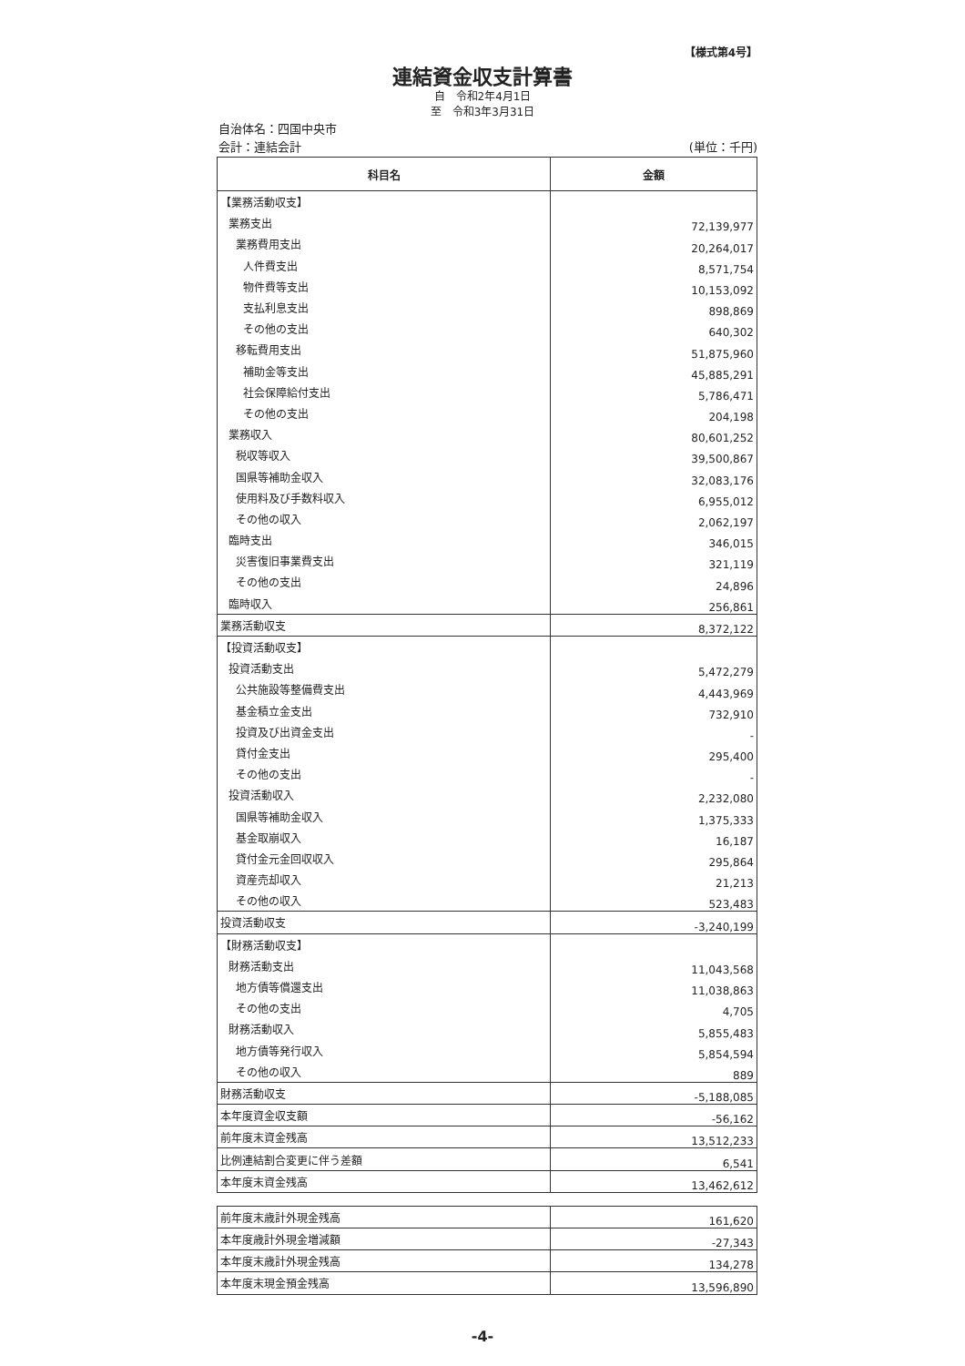【様式第4号】
連結資金収支計算書
自　令和2年4月1日
至　令和3年3月31日
自治体名：四国中央市
会計：連結会計 (単位：千円)
| 科目名 | 金額 |
| --- | --- |
| 【業務活動収支】 | |
| 業務支出 | 72,139,977 |
| 業務費用支出 | 20,264,017 |
| 人件費支出 | 8,571,754 |
| 物件費等支出 | 10,153,092 |
| 支払利息支出 | 898,869 |
| その他の支出 | 640,302 |
| 移転費用支出 | 51,875,960 |
| 補助金等支出 | 45,885,291 |
| 社会保障給付支出 | 5,786,471 |
| その他の支出 | 204,198 |
| 業務収入 | 80,601,252 |
| 税収等収入 | 39,500,867 |
| 国県等補助金収入 | 32,083,176 |
| 使用料及び手数料収入 | 6,955,012 |
| その他の収入 | 2,062,197 |
| 臨時支出 | 346,015 |
| 災害復旧事業費支出 | 321,119 |
| その他の支出 | 24,896 |
| 臨時収入 | 256,861 |
| 業務活動収支 | 8,372,122 |
| 【投資活動収支】 | |
| 投資活動支出 | 5,472,279 |
| 公共施設等整備費支出 | 4,443,969 |
| 基金積立金支出 | 732,910 |
| 投資及び出資金支出 | - |
| 貸付金支出 | 295,400 |
| その他の支出 | - |
| 投資活動収入 | 2,232,080 |
| 国県等補助金収入 | 1,375,333 |
| 基金取崩収入 | 16,187 |
| 貸付金元金回収収入 | 295,864 |
| 資産売却収入 | 21,213 |
| その他の収入 | 523,483 |
| 投資活動収支 | -3,240,199 |
| 【財務活動収支】 | |
| 財務活動支出 | 11,043,568 |
| 地方債等償還支出 | 11,038,863 |
| その他の支出 | 4,705 |
| 財務活動収入 | 5,855,483 |
| 地方債等発行収入 | 5,854,594 |
| その他の収入 | 889 |
| 財務活動収支 | -5,188,085 |
| 本年度資金収支額 | -56,162 |
| 前年度末資金残高 | 13,512,233 |
| 比例連結割合変更に伴う差額 | 6,541 |
| 本年度末資金残高 | 13,462,612 |
| 前年度末歳計外現金残高 | 161,620 |
| 本年度歳計外現金増減額 | -27,343 |
| 本年度末歳計外現金残高 | 134,278 |
| 本年度末現金預金残高 | 13,596,890 |
-4-